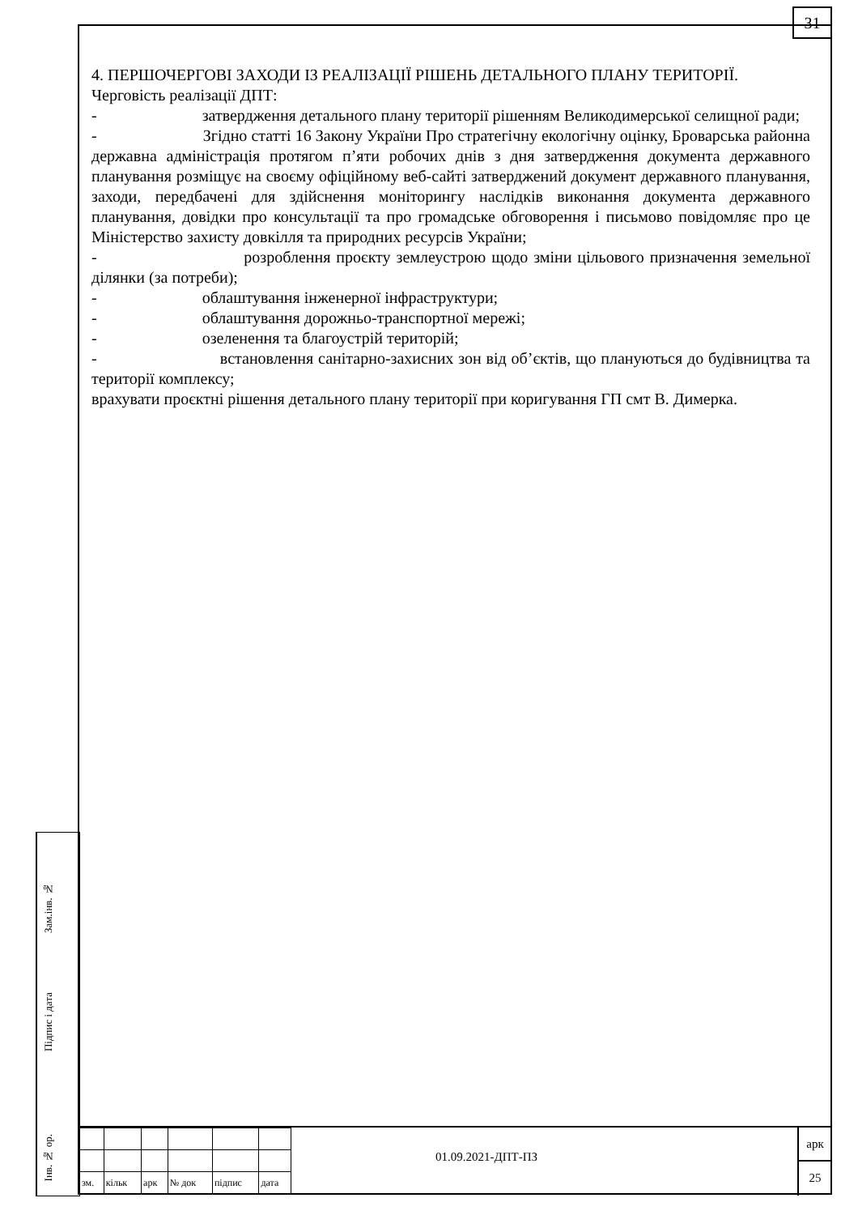31
4. ПЕРШОЧЕРГОВІ ЗАХОДИ ІЗ РЕАЛІЗАЦІЇ РІШЕНЬ ДЕТАЛЬНОГО ПЛАНУ ТЕРИТОРІЇ.
Черговість реалізації ДПТ:
- затвердження детального плану території рішенням Великодимерської селищної ради;
- Згідно статті 16 Закону України Про стратегічну екологічну оцінку, Броварська районна державна адміністрація протягом п’яти робочих днів з дня затвердження документа державного планування розміщує на своєму офіційному веб-сайті затверджений документ державного планування, заходи, передбачені для здійснення моніторингу наслідків виконання документа державного планування, довідки про консультації та про громадське обговорення і письмово повідомляє про це Міністерство захисту довкілля та природних ресурсів України;
- розроблення проєкту землеустрою щодо зміни цільового призначення земельної ділянки (за потреби);
- облаштування інженерної інфраструктури;
- облаштування дорожньо-транспортної мережі;
- озеленення та благоустрій територій;
- встановлення санітарно-захисних зон від об’єктів, що плануються до будівництва та території комплексу;
врахувати проєктні рішення детального плану території при коригування ГП смт В. Димерка.
Зам.інв. №
Підпис і дата
Інв. № ор.
| зм. | кільк | арк | № док | підпис | дата |
01.09.2021-ДПТ-ПЗ
арк
25